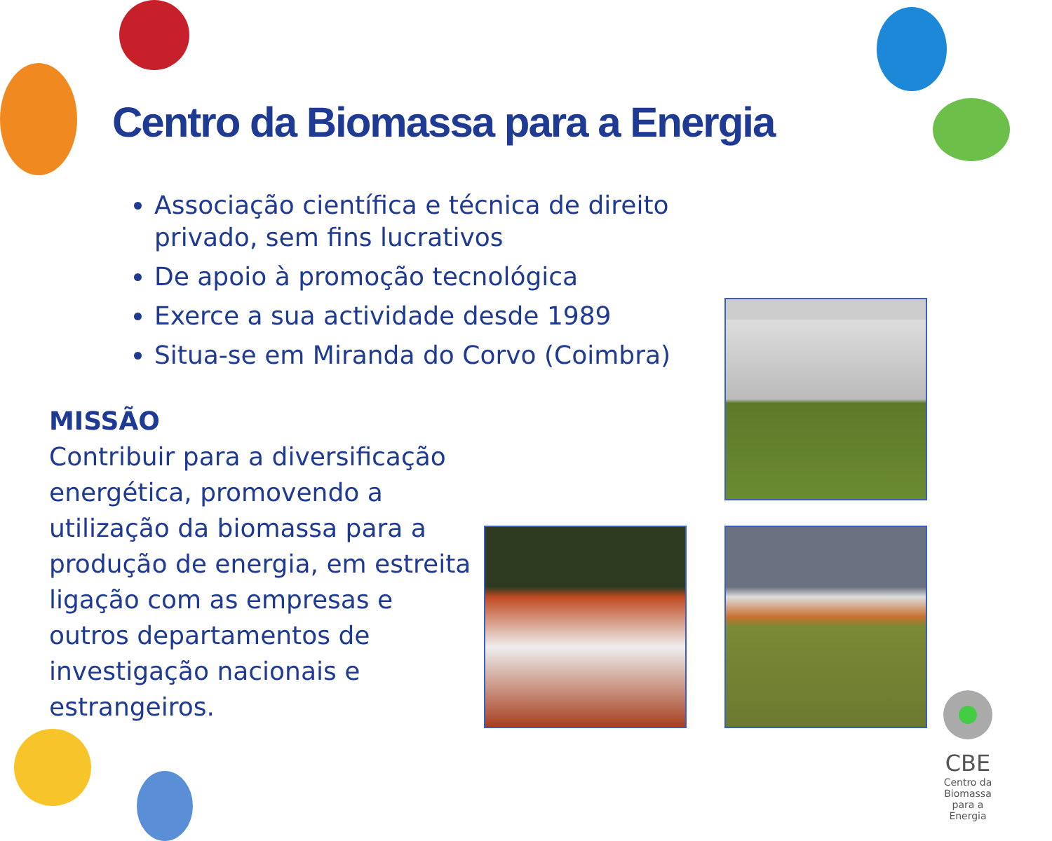Centro da Biomassa para a Energia
Associação científica e técnica de direito privado, sem fins lucrativos
De apoio à promoção tecnológica
Exerce a sua actividade desde 1989
Situa-se em Miranda do Corvo (Coimbra)
MISSÃO
Contribuir para a diversificação energética, promovendo a utilização da biomassa para a produção de energia, em estreita ligação com as empresas e outros departamentos de investigação nacionais e estrangeiros.
CBE
Centro da Biomassa para a Energia